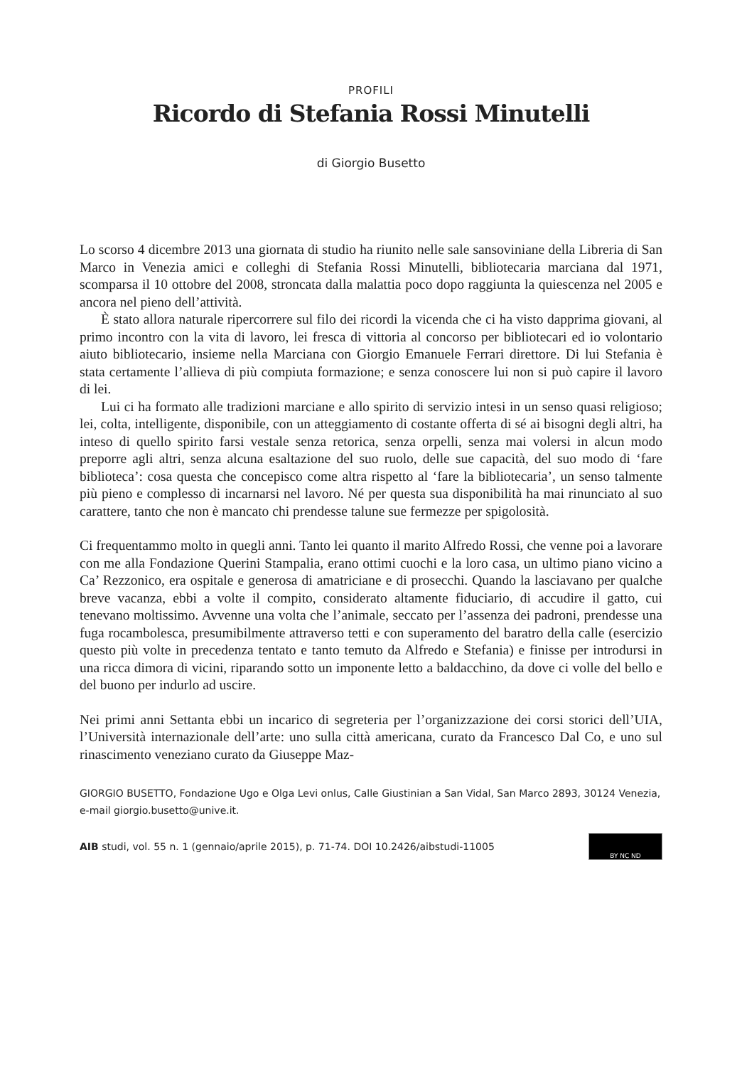PROFILI
Ricordo di Stefania Rossi Minutelli
di Giorgio Busetto
Lo scorso 4 dicembre 2013 una giornata di studio ha riunito nelle sale sansoviniane della Libreria di San Marco in Venezia amici e colleghi di Stefania Rossi Minutelli, bibliotecaria marciana dal 1971, scomparsa il 10 ottobre del 2008, stroncata dalla malattia poco dopo raggiunta la quiescenza nel 2005 e ancora nel pieno dell’attività.
È stato allora naturale ripercorrere sul filo dei ricordi la vicenda che ci ha visto dapprima giovani, al primo incontro con la vita di lavoro, lei fresca di vittoria al concorso per bibliotecari ed io volontario aiuto bibliotecario, insieme nella Marciana con Giorgio Emanuele Ferrari direttore. Di lui Stefania è stata certamente l’allieva di più compiuta formazione; e senza conoscere lui non si può capire il lavoro di lei.
Lui ci ha formato alle tradizioni marciane e allo spirito di servizio intesi in un senso quasi religioso; lei, colta, intelligente, disponibile, con un atteggiamento di costante offerta di sé ai bisogni degli altri, ha inteso di quello spirito farsi vestale senza retorica, senza orpelli, senza mai volersi in alcun modo preporre agli altri, senza alcuna esaltazione del suo ruolo, delle sue capacità, del suo modo di ‘fare biblioteca’: cosa questa che concepisco come altra rispetto al ‘fare la bibliotecaria’, un senso talmente più pieno e complesso di incarnarsi nel lavoro. Né per questa sua disponibilità ha mai rinunciato al suo carattere, tanto che non è mancato chi prendesse talune sue fermezze per spigolosità.
Ci frequentammo molto in quegli anni. Tanto lei quanto il marito Alfredo Rossi, che venne poi a lavorare con me alla Fondazione Querini Stampalia, erano ottimi cuochi e la loro casa, un ultimo piano vicino a Ca’ Rezzonico, era ospitale e generosa di amatriciane e di prosecchi. Quando la lasciavano per qualche breve vacanza, ebbi a volte il compito, considerato altamente fiduciario, di accudire il gatto, cui tenevano moltissimo. Avvenne una volta che l’animale, seccato per l’assenza dei padroni, prendesse una fuga rocambolesca, presumibilmente attraverso tetti e con superamento del baratro della calle (esercizio questo più volte in precedenza tentato e tanto temuto da Alfredo e Stefania) e finisse per introdursi in una ricca dimora di vicini, riparando sotto un imponente letto a baldacchino, da dove ci volle del bello e del buono per indurlo ad uscire.
Nei primi anni Settanta ebbi un incarico di segreteria per l’organizzazione dei corsi storici dell’UIA, l’Università internazionale dell’arte: uno sulla città americana, curato da Francesco Dal Co, e uno sul rinascimento veneziano curato da Giuseppe Maz-
GIORGIO BUSETTO, Fondazione Ugo e Olga Levi onlus, Calle Giustinian a San Vidal, San Marco 2893, 30124 Venezia, e-mail giorgio.busetto@unive.it.
AIB studi, vol. 55 n. 1 (gennaio/aprile 2015), p. 71-74. DOI 10.2426/aibstudi-11005 BY NC ND